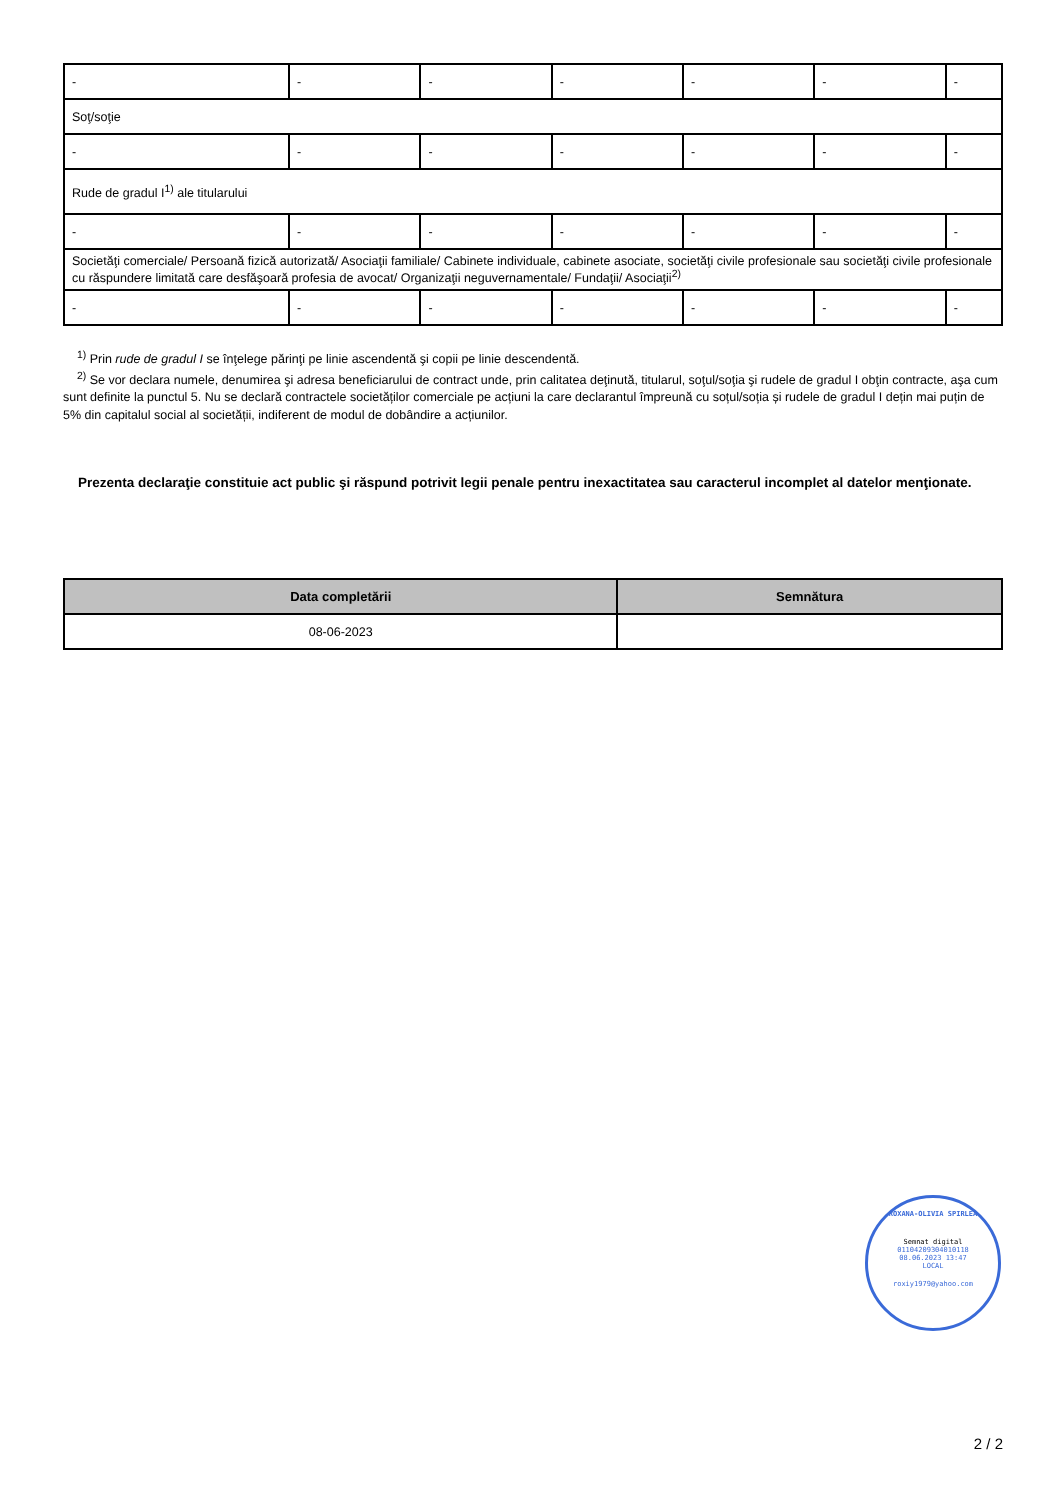| - | - | - | - | - | - | - |
| Soţ/soţie | | | | | | |
| - | - | - | - | - | - | - |
| Rude de gradul I<sup>1)</sup> ale titularului | | | | | | |
| - | - | - | - | - | - | - |
| Societăţi comerciale/ Persoană fizică autorizată/ Asociaţii familiale/ Cabinete individuale, cabinete asociate, societăţi civile profesionale sau societăţi civile profesionale cu răspundere limitată care desfăşoară profesia de avocat/ Organizaţii neguvernamentale/ Fundaţii/ Asociaţii<sup>2)</sup> | | | | | | |
| - | - | - | - | - | - | - |
<sup>1)</sup> Prin rude de gradul I se înţelege părinţi pe linie ascendentă şi copii pe linie descendentă.
<sup>2)</sup> Se vor declara numele, denumirea şi adresa beneficiarului de contract unde, prin calitatea deţinută, titularul, soţul/soţia şi rudele de gradul I obţin contracte, aşa cum sunt definite la punctul 5. Nu se declară contractele societăților comerciale pe acțiuni la care declarantul împreună cu soțul/soția și rudele de gradul I dețin mai puțin de 5% din capitalul social al societății, indiferent de modul de dobândire a acțiunilor.
Prezenta declaraţie constituie act public şi răspund potrivit legii penale pentru inexactitatea sau caracterul incomplet al datelor menţionate.
| Data completării | Semnătura |
| --- | --- |
| 08-06-2023 | |
ROXANA-OLIVIA SPIRLEA
Semnat digital
01104209304010118
08.06.2023 13:47
LOCAL
roxiy1979@yahoo.com
2 / 2